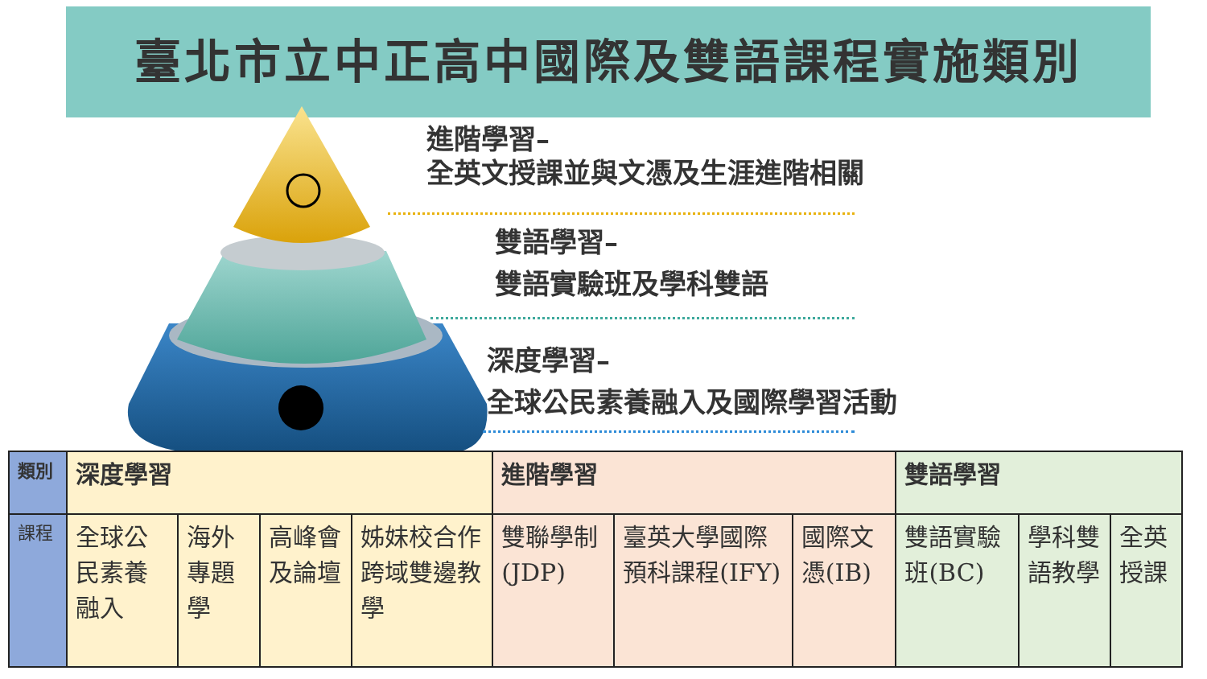臺北市立中正高中國際及雙語課程實施類別
進階學習–
全英文授課並與文憑及生涯進階相關
雙語學習–
雙語實驗班及學科雙語
深度學習–
全球公民素養融入及國際學習活動
| 類別 | 深度學習 | | | | 進階學習 | | | 雙語學習 | | |
| --- | --- | --- | --- | --- | --- | --- | --- | --- | --- | --- |
| 課程 | 全球公民素養融入 | 海外專題學 | 高峰會及論壇 | 姊妹校合作跨域雙邊教學 | 雙聯學制(JDP) | 臺英大學國際預科課程(IFY) | 國際文憑(IB) | 雙語實驗班(BC) | 學科雙語教學 | 全英授課 |